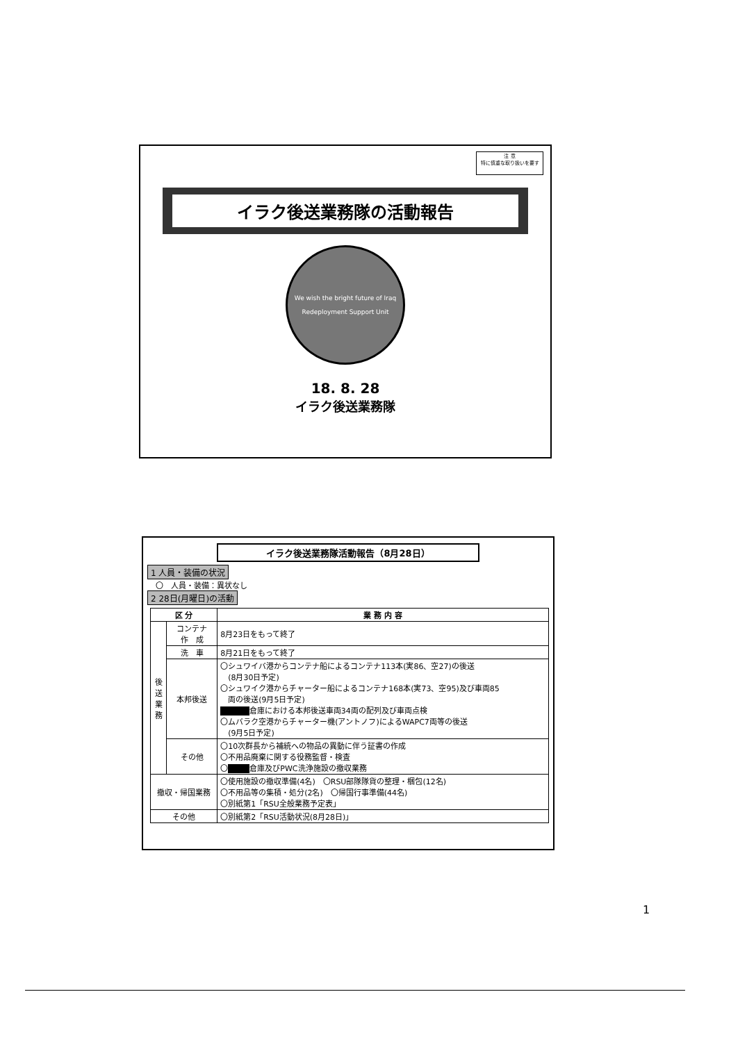注 意
特に慎重な取り扱いを要す
イラク後送業務隊の活動報告
We wish the bright future of Iraq
Redeployment Support Unit
18. 8. 28
イラク後送業務隊
イラク後送業務隊活動報告（8月28日）
1 人員・装備の状況
〇　人員・装備：異状なし
2 28日(月曜日)の活動
| 区 分 | | 業 務 内 容 |
| --- | --- | --- |
| 後送業務 | コンテナ 作 成 | 8月23日をもって終了 |
| | 洗 車 | 8月21日をもって終了 |
| | 本邦後送 | 〇シュワイバ港からコンテナ船によるコンテナ113本(実86、空27)の後送 (8月30日予定) 〇シュワイク港からチャーター船によるコンテナ168本(実73、空95)及び車両85 両の後送(9月5日予定) ■■■■ 倉庫における本邦後送車両34両の配列及び車両点検 〇ムバラク空港からチャーター機(アントノフ)によるWAPC7両等の後送 (9月5日予定) |
| | その他 | 〇10次群長から補統への物品の異動に伴う証書の作成 〇不用品廃棄に関する役務監督・検査 〇 ■■■ 倉庫及びPWC洗浄施設の撤収業務 |
| 撤収・帰国業務 | | 〇使用施設の撤収準備(4名) 〇RSU部隊隊貨の整理・梱包(12名) 〇不用品等の集積・処分(2名) 〇帰国行事準備(44名) 〇別紙第1「RSU全般業務予定表」 |
| その他 | | 〇別紙第2「RSU活動状況(8月28日)」 |
1